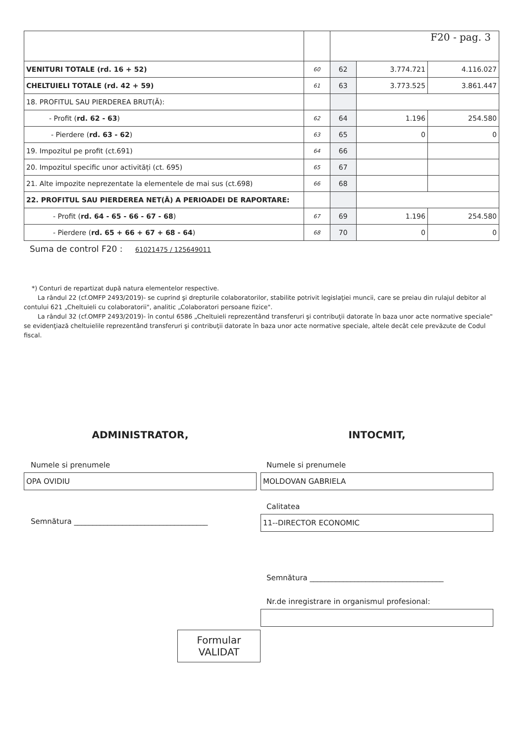| | | F20 - pag. 3 | | |
| VENITURI TOTALE (rd. 16 + 52) | 60 | 62 | 3.774.721 | 4.116.027 |
| CHELTUIELI TOTALE (rd. 42 + 59) | 61 | 63 | 3.773.525 | 3.861.447 |
| 18. PROFITUL SAU PIERDEREA BRUT(Ă): | | | | |
| - Profit ( rd. 62 - 63 ) | 62 | 64 | 1.196 | 254.580 |
| - Pierdere ( rd. 63 - 62 ) | 63 | 65 | 0 | 0 |
| 19. Impozitul pe profit (ct.691) | 64 | 66 | | |
| 20. Impozitul specific unor activități (ct. 695) | 65 | 67 | | |
| 21. Alte impozite neprezentate la elementele de mai sus (ct.698) | 66 | 68 | | |
| 22. PROFITUL SAU PIERDEREA NET(Ă) A PERIOADEI DE RAPORTARE: | | | | |
| - Profit ( rd. 64 - 65 - 66 - 67 - 68 ) | 67 | 69 | 1.196 | 254.580 |
| - Pierdere ( rd. 65 + 66 + 67 + 68 - 64 ) | 68 | 70 | 0 | 0 |
Suma de control F20 : 61021475 / 125649011
*) Conturi de repartizat după natura elementelor respective.
La rândul 22 (cf.OMFP 2493/2019)- se cuprind şi drepturile colaboratorilor, stabilite potrivit legislaţiei muncii, care se preiau din rulajul debitor al contului 621 „Cheltuieli cu colaboratorii", analitic „Colaboratori persoane fizice".
La rândul 32 (cf.OMFP 2493/2019)- în contul 6586 „Cheltuieli reprezentând transferuri şi contribuţii datorate în baza unor acte normative speciale" se evidenţiază cheltuielile reprezentând transferuri şi contribuţii datorate în baza unor acte normative speciale, altele decât cele prevăzute de Codul fiscal.
ADMINISTRATOR,
Numele si prenumele
OPA OVIDIU
Semnătura ____________________________________
Formular
VALIDAT
INTOCMIT,
Numele si prenumele
MOLDOVAN GABRIELA
Calitatea
11--DIRECTOR ECONOMIC
Semnătura ____________________________________
Nr.de inregistrare in organismul profesional: